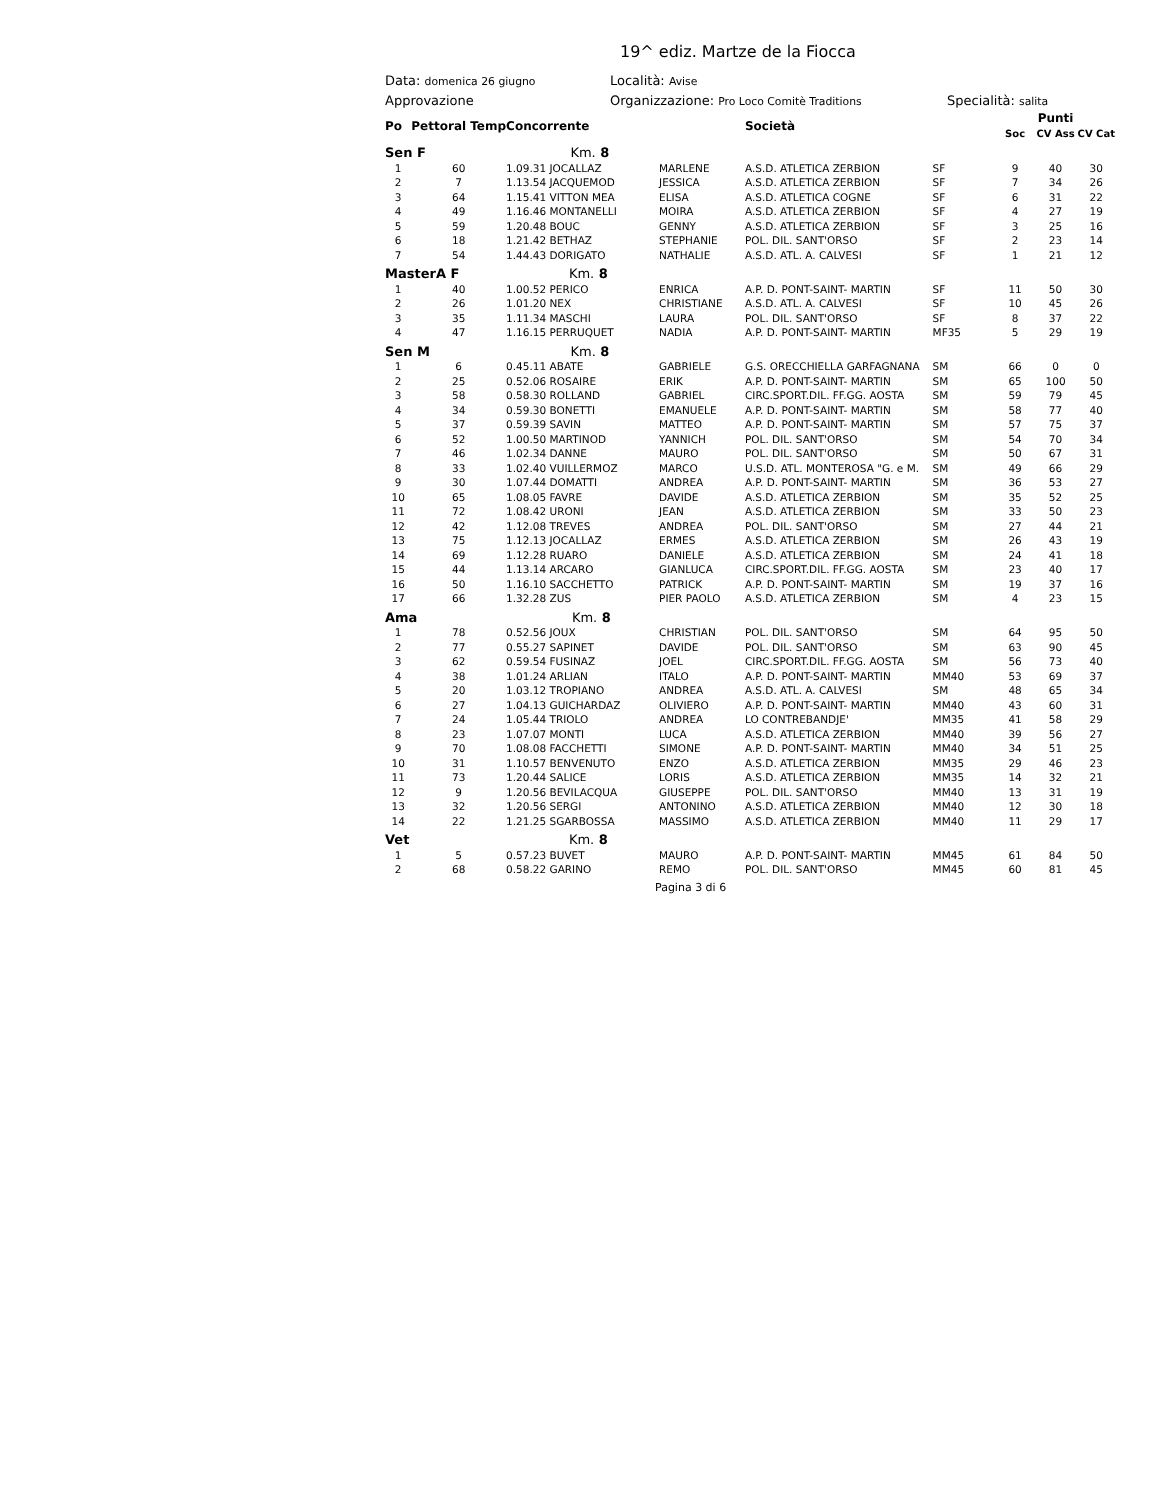19^ ediz. Martze de la Fiocca
Data: domenica 26 giugno
Località: Avise
Approvazione Organizzazione: Pro Loco Comitè Traditions
Specialità: salita
| Po | Pettoral Temp | Concorrente | | Società | | Soc | Punti CV Ass | CV Cat |
| --- | --- | --- | --- | --- | --- | --- | --- | --- |
| Sen F Km. 8 | | | | | | | | |
| 1 | 60 | 1.09.31 JOCALLAZ | MARLENE | A.S.D. ATLETICA ZERBION | SF | 9 | 40 | 30 |
| 2 | 7 | 1.13.54 JACQUEMOD | JESSICA | A.S.D. ATLETICA ZERBION | SF | 7 | 34 | 26 |
| 3 | 64 | 1.15.41 VITTON MEA | ELISA | A.S.D. ATLETICA COGNE | SF | 6 | 31 | 22 |
| 4 | 49 | 1.16.46 MONTANELLI | MOIRA | A.S.D. ATLETICA ZERBION | SF | 4 | 27 | 19 |
| 5 | 59 | 1.20.48 BOUC | GENNY | A.S.D. ATLETICA ZERBION | SF | 3 | 25 | 16 |
| 6 | 18 | 1.21.42 BETHAZ | STEPHANIE | POL. DIL. SANT'ORSO | SF | 2 | 23 | 14 |
| 7 | 54 | 1.44.43 DORIGATO | NATHALIE | A.S.D. ATL. A. CALVESI | SF | 1 | 21 | 12 |
| MasterA F Km. 8 | | | | | | | | |
| 1 | 40 | 1.00.52 PERICO | ENRICA | A.P. D. PONT-SAINT- MARTIN | SF | 11 | 50 | 30 |
| 2 | 26 | 1.01.20 NEX | CHRISTIANE | A.S.D. ATL. A. CALVESI | SF | 10 | 45 | 26 |
| 3 | 35 | 1.11.34 MASCHI | LAURA | POL. DIL. SANT'ORSO | SF | 8 | 37 | 22 |
| 4 | 47 | 1.16.15 PERRUQUET | NADIA | A.P. D. PONT-SAINT- MARTIN | MF35 | 5 | 29 | 19 |
| Sen M Km. 8 | | | | | | | | |
| 1 | 6 | 0.45.11 ABATE | GABRIELE | G.S. ORECCHIELLA GARFAGNANA | SM | 66 | 0 | 0 |
| 2 | 25 | 0.52.06 ROSAIRE | ERIK | A.P. D. PONT-SAINT- MARTIN | SM | 65 | 100 | 50 |
| 3 | 58 | 0.58.30 ROLLAND | GABRIEL | CIRC.SPORT.DIL. FF.GG. AOSTA | SM | 59 | 79 | 45 |
| 4 | 34 | 0.59.30 BONETTI | EMANUELE | A.P. D. PONT-SAINT- MARTIN | SM | 58 | 77 | 40 |
| 5 | 37 | 0.59.39 SAVIN | MATTEO | A.P. D. PONT-SAINT- MARTIN | SM | 57 | 75 | 37 |
| 6 | 52 | 1.00.50 MARTINOD | YANNICH | POL. DIL. SANT'ORSO | SM | 54 | 70 | 34 |
| 7 | 46 | 1.02.34 DANNE | MAURO | POL. DIL. SANT'ORSO | SM | 50 | 67 | 31 |
| 8 | 33 | 1.02.40 VUILLERMOZ | MARCO | U.S.D. ATL. MONTEROSA "G. e M. | SM | 49 | 66 | 29 |
| 9 | 30 | 1.07.44 DOMATTI | ANDREA | A.P. D. PONT-SAINT- MARTIN | SM | 36 | 53 | 27 |
| 10 | 65 | 1.08.05 FAVRE | DAVIDE | A.S.D. ATLETICA ZERBION | SM | 35 | 52 | 25 |
| 11 | 72 | 1.08.42 URONI | JEAN | A.S.D. ATLETICA ZERBION | SM | 33 | 50 | 23 |
| 12 | 42 | 1.12.08 TREVES | ANDREA | POL. DIL. SANT'ORSO | SM | 27 | 44 | 21 |
| 13 | 75 | 1.12.13 JOCALLAZ | ERMES | A.S.D. ATLETICA ZERBION | SM | 26 | 43 | 19 |
| 14 | 69 | 1.12.28 RUARO | DANIELE | A.S.D. ATLETICA ZERBION | SM | 24 | 41 | 18 |
| 15 | 44 | 1.13.14 ARCARO | GIANLUCA | CIRC.SPORT.DIL. FF.GG. AOSTA | SM | 23 | 40 | 17 |
| 16 | 50 | 1.16.10 SACCHETTO | PATRICK | A.P. D. PONT-SAINT- MARTIN | SM | 19 | 37 | 16 |
| 17 | 66 | 1.32.28 ZUS | PIER PAOLO | A.S.D. ATLETICA ZERBION | SM | 4 | 23 | 15 |
| Ama Km. 8 | | | | | | | | |
| 1 | 78 | 0.52.56 JOUX | CHRISTIAN | POL. DIL. SANT'ORSO | SM | 64 | 95 | 50 |
| 2 | 77 | 0.55.27 SAPINET | DAVIDE | POL. DIL. SANT'ORSO | SM | 63 | 90 | 45 |
| 3 | 62 | 0.59.54 FUSINAZ | JOEL | CIRC.SPORT.DIL. FF.GG. AOSTA | SM | 56 | 73 | 40 |
| 4 | 38 | 1.01.24 ARLIAN | ITALO | A.P. D. PONT-SAINT- MARTIN | MM40 | 53 | 69 | 37 |
| 5 | 20 | 1.03.12 TROPIANO | ANDREA | A.S.D. ATL. A. CALVESI | SM | 48 | 65 | 34 |
| 6 | 27 | 1.04.13 GUICHARDAZ | OLIVIERO | A.P. D. PONT-SAINT- MARTIN | MM40 | 43 | 60 | 31 |
| 7 | 24 | 1.05.44 TRIOLO | ANDREA | LO CONTREBANDJE' | MM35 | 41 | 58 | 29 |
| 8 | 23 | 1.07.07 MONTI | LUCA | A.S.D. ATLETICA ZERBION | MM40 | 39 | 56 | 27 |
| 9 | 70 | 1.08.08 FACCHETTI | SIMONE | A.P. D. PONT-SAINT- MARTIN | MM40 | 34 | 51 | 25 |
| 10 | 31 | 1.10.57 BENVENUTO | ENZO | A.S.D. ATLETICA ZERBION | MM35 | 29 | 46 | 23 |
| 11 | 73 | 1.20.44 SALICE | LORIS | A.S.D. ATLETICA ZERBION | MM35 | 14 | 32 | 21 |
| 12 | 9 | 1.20.56 BEVILACQUA | GIUSEPPE | POL. DIL. SANT'ORSO | MM40 | 13 | 31 | 19 |
| 13 | 32 | 1.20.56 SERGI | ANTONINO | A.S.D. ATLETICA ZERBION | MM40 | 12 | 30 | 18 |
| 14 | 22 | 1.21.25 SGARBOSSA | MASSIMO | A.S.D. ATLETICA ZERBION | MM40 | 11 | 29 | 17 |
| Vet Km. 8 | | | | | | | | |
| 1 | 5 | 0.57.23 BUVET | MAURO | A.P. D. PONT-SAINT- MARTIN | MM45 | 61 | 84 | 50 |
| 2 | 68 | 0.58.22 GARINO | REMO | POL. DIL. SANT'ORSO | MM45 | 60 | 81 | 45 |
Pagina 3 di 6